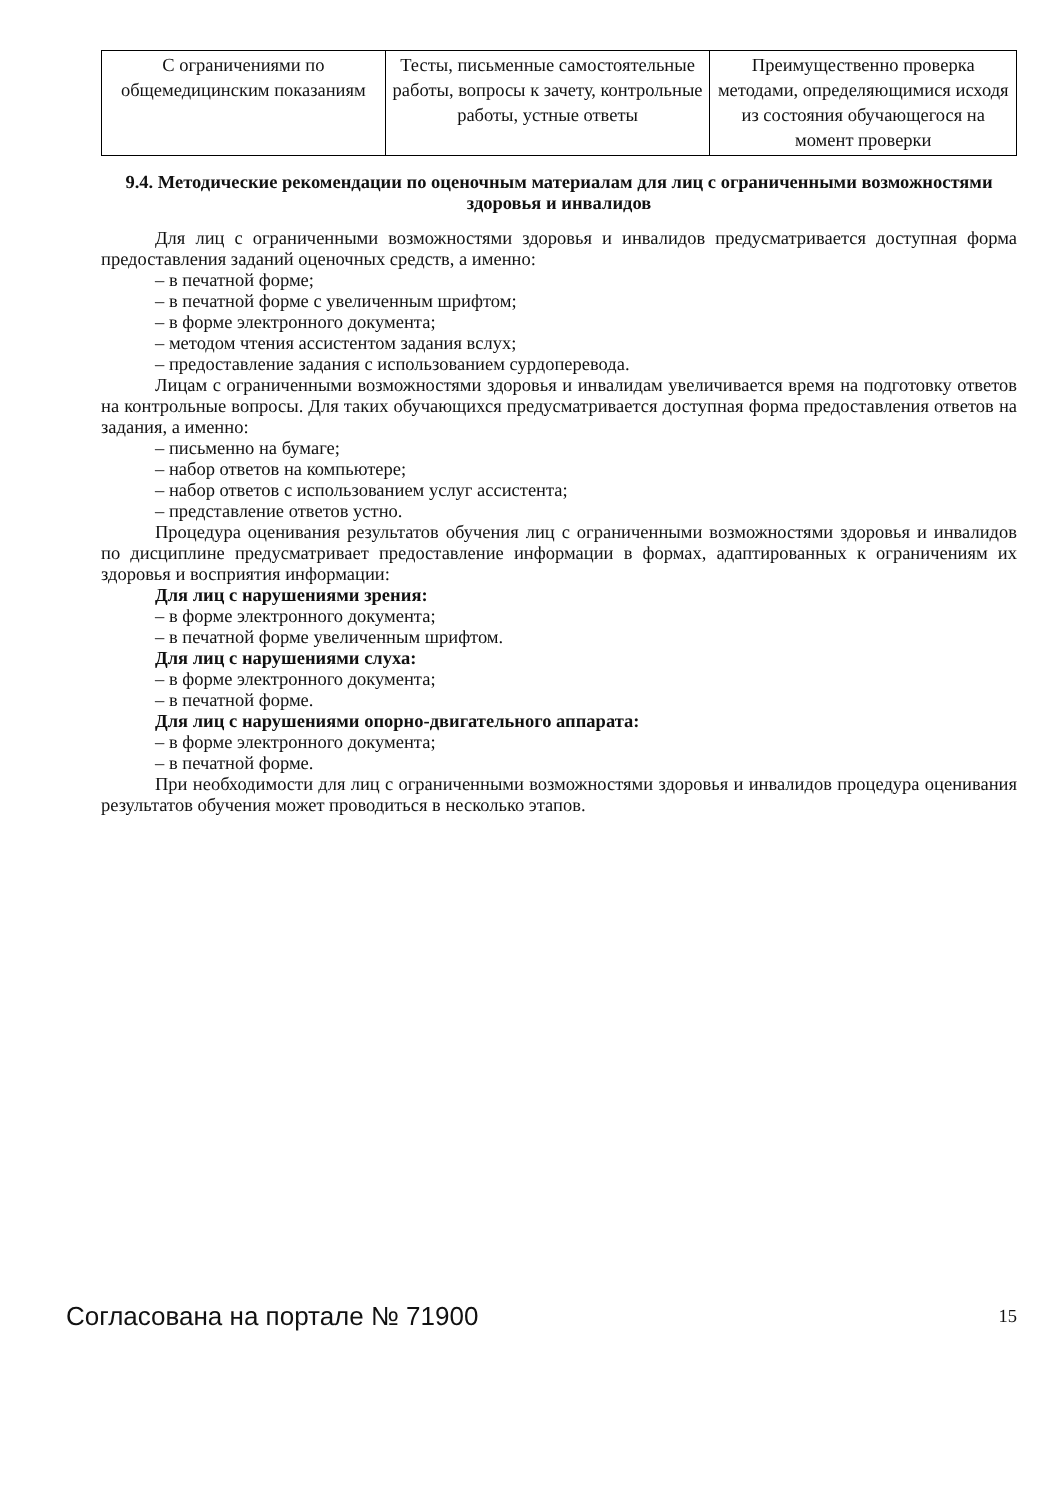| С ограничениями по общемедицинским показаниям | Тесты, письменные самостоятельные работы, вопросы к зачету, контрольные работы, устные ответы | Преимущественно проверка методами, определяющимися исходя из состояния обучающегося на момент проверки |
9.4. Методические рекомендации по оценочным материалам для лиц с ограниченными возможностями здоровья и инвалидов
Для лиц с ограниченными возможностями здоровья и инвалидов предусматривается доступная форма предоставления заданий оценочных средств, а именно:
– в печатной форме;
– в печатной форме с увеличенным шрифтом;
– в форме электронного документа;
– методом чтения ассистентом задания вслух;
– предоставление задания с использованием сурдоперевода.
Лицам с ограниченными возможностями здоровья и инвалидам увеличивается время на подготовку ответов на контрольные вопросы. Для таких обучающихся предусматривается доступная форма предоставления ответов на задания, а именно:
– письменно на бумаге;
– набор ответов на компьютере;
– набор ответов с использованием услуг ассистента;
– представление ответов устно.
Процедура оценивания результатов обучения лиц с ограниченными возможностями здоровья и инвалидов по дисциплине предусматривает предоставление информации в формах, адаптированных к ограничениям их здоровья и восприятия информации:
Для лиц с нарушениями зрения:
– в форме электронного документа;
– в печатной форме увеличенным шрифтом.
Для лиц с нарушениями слуха:
– в форме электронного документа;
– в печатной форме.
Для лиц с нарушениями опорно-двигательного аппарата:
– в форме электронного документа;
– в печатной форме.
При необходимости для лиц с ограниченными возможностями здоровья и инвалидов процедура оценивания результатов обучения может проводиться в несколько этапов.
Согласована на портале № 71900 15